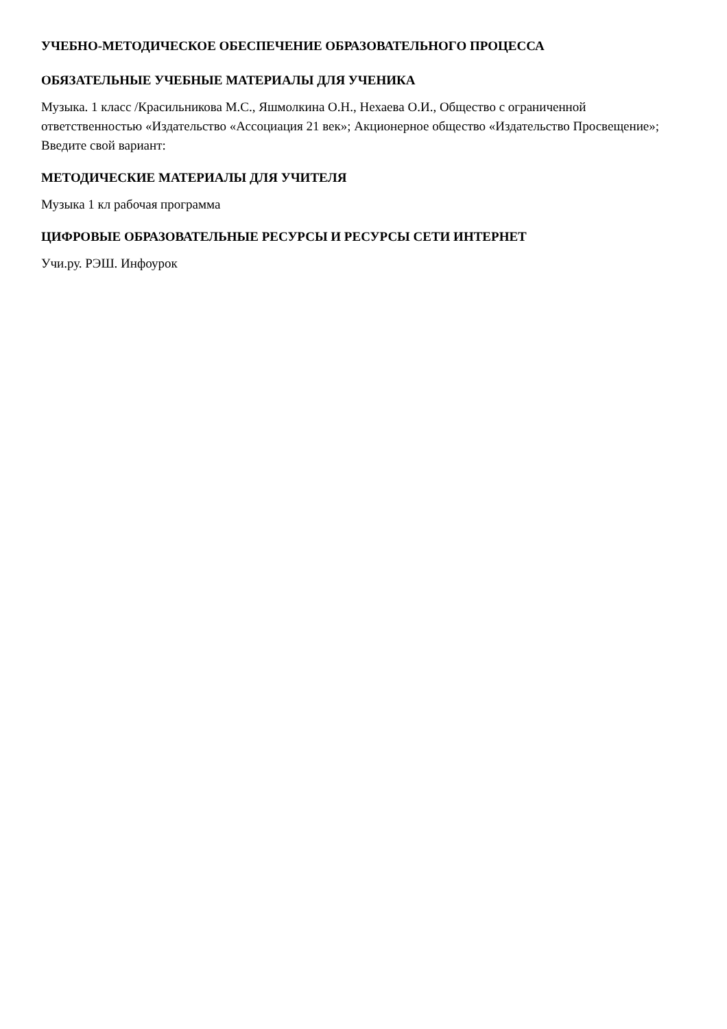УЧЕБНО-МЕТОДИЧЕСКОЕ ОБЕСПЕЧЕНИЕ ОБРАЗОВАТЕЛЬНОГО ПРОЦЕССА
ОБЯЗАТЕЛЬНЫЕ УЧЕБНЫЕ МАТЕРИАЛЫ ДЛЯ УЧЕНИКА
Музыка. 1 класс /Красильникова М.С., Яшмолкина О.Н., Нехаева О.И., Общество с ограниченной ответственностью «Издательство «Ассоциация 21 век»; Акционерное общество «Издательство Просвещение»;
Введите свой вариант:
МЕТОДИЧЕСКИЕ МАТЕРИАЛЫ ДЛЯ УЧИТЕЛЯ
Музыка 1 кл рабочая программа
ЦИФРОВЫЕ ОБРАЗОВАТЕЛЬНЫЕ РЕСУРСЫ И РЕСУРСЫ СЕТИ ИНТЕРНЕТ
Учи.ру. РЭШ. Инфоурок